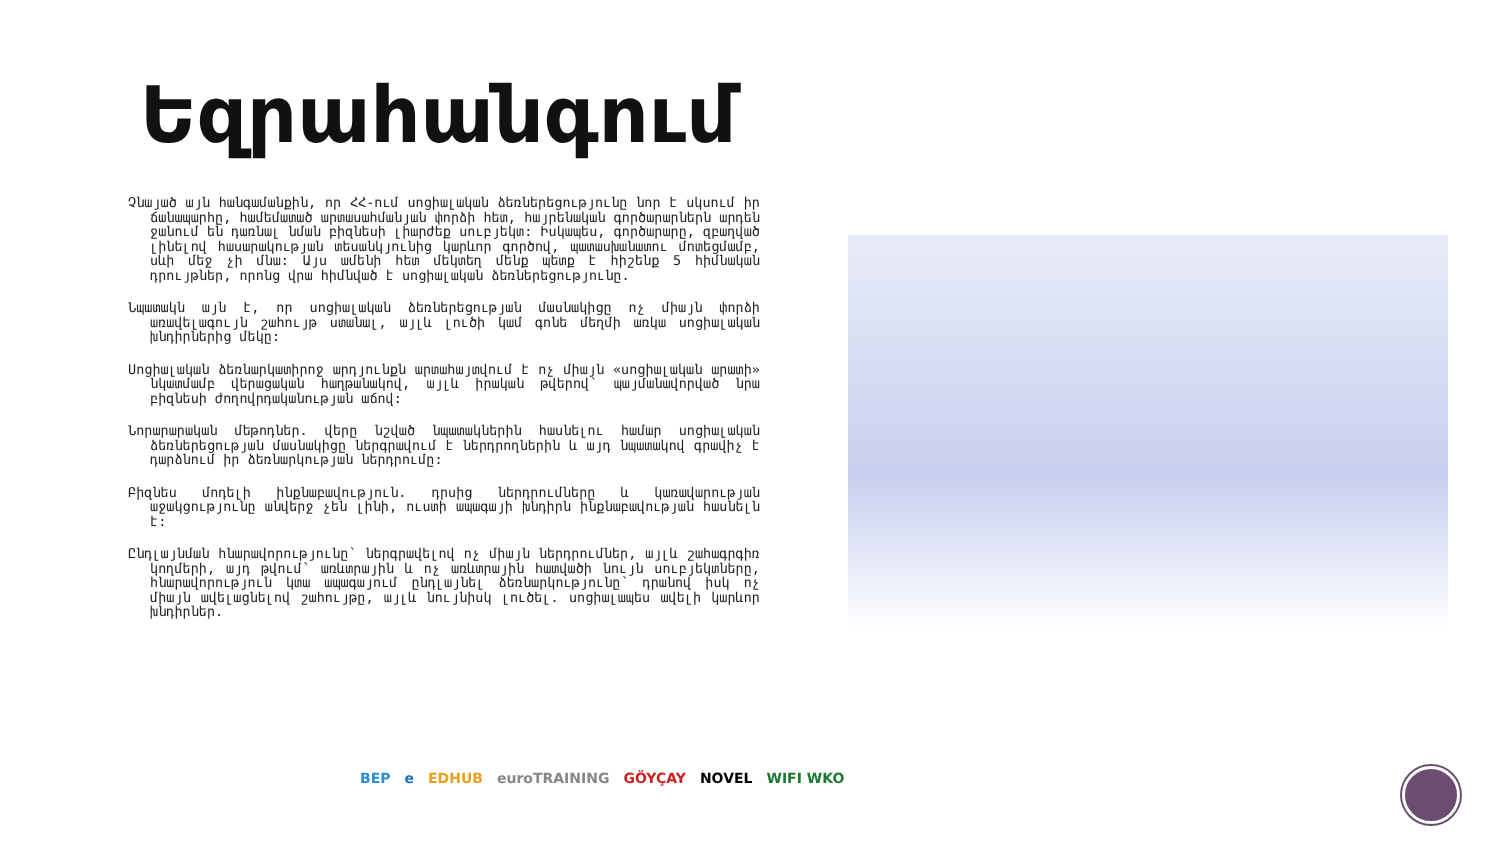Եզրահանգում
Չնայած այն հանգամանքին, որ ՀՀ-ում սոցիալական ձեռներեցությունը նոր է սկսում իր ճանապարհը, համեմատած արտասահմանյան փորձի հետ, հայրենական գործարարներն արդեն ջանում են դառնալ նման բիզնեսի լիարժեք սուբյեկտ: Իսկապես, գործարարը, զբաղված լինելով հասարակության տեսանկյունից կարևոր գործով, պատասխանատու մոտեցմամբ, սևի մեջ չի մնա: Այս ամենի հետ մեկտեղ մենք պետք է հիշենք 5 հիմնական դրույթներ, որոնց վրա հիմնված է սոցիալական ձեռներեցությունը.
Նպատակն այն է, որ սոցիալական ձեռներեցության մասնակիցը ոչ միայն փորձի առավելագույն շահույթ ստանալ, այլև լուծի կամ գոնե մեղմի առկա սոցիալական խնդիրներից մեկը:
Սոցիալական ձեռնարկատիրոջ արդյունքն արտահայտվում է ոչ միայն «սոցիալական արատի» նկատմամբ վերացական հաղթանակով, այլև իրական թվերով՝ պայմանավորված նրա բիզնեսի ժողովրդականության աճով:
Նորարարական մեթոդներ. վերը նշված նպատակներին հասնելու համար սոցիալական ձեռներեցության մասնակիցը ներգրավում է ներդրողներին և այդ նպատակով գրավիչ է դարձնում իր ձեռնարկության ներդրումը:
Բիզնես մոդելի ինքնաբավություն. դրսից ներդրումները և կառավարության աջակցությունը անվերջ չեն լինի, ուստի ապագայի խնդիրն ինքնաբավության հասնելն է:
Ընդլայնման հնարավորությունը՝ ներգրավելով ոչ միայն ներդրումներ, այլև շահագրգիռ կողմերի, այդ թվում՝ առևտրային և ոչ առևտրային հատվածի նույն սուբյեկտները, հնարավորություն կտա ապագայում ընդլայնել ձեռնարկությունը՝ դրանով իսկ ոչ միայն ավելացնելով շահույթը, այլև նույնիսկ լուծել. սոցիալապես ավելի կարևոր խնդիրներ.
BEP e EDHUB euroTRAINING GÖYÇAY NOVEL WIFI WKO